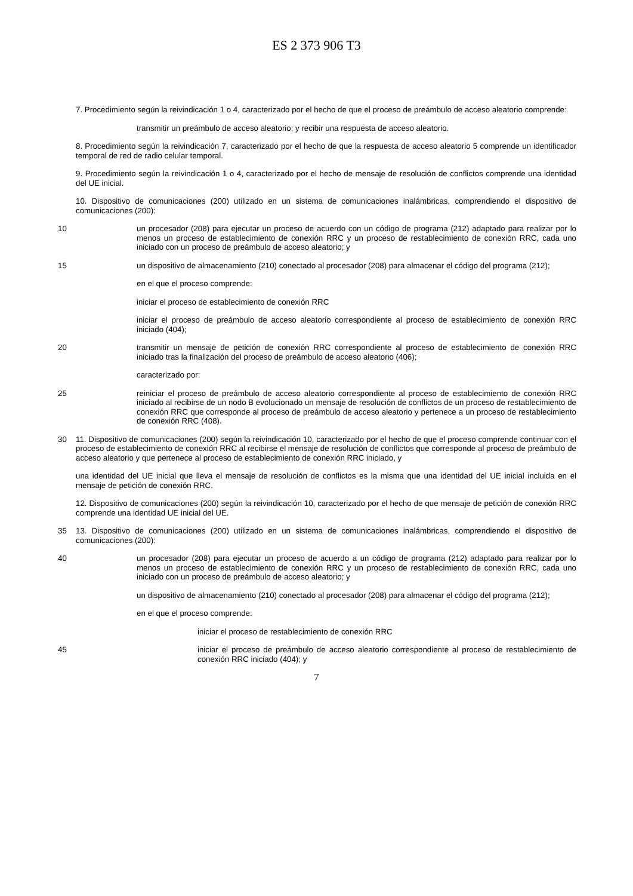ES 2 373 906 T3
7. Procedimiento según la reivindicación 1 o 4, caracterizado por el hecho de que el proceso de preámbulo de acceso aleatorio comprende:
transmitir un preámbulo de acceso aleatorio; y recibir una respuesta de acceso aleatorio.
8. Procedimiento según la reivindicación 7, caracterizado por el hecho de que la respuesta de acceso aleatorio 5 comprende un identificador temporal de red de radio celular temporal.
9. Procedimiento según la reivindicación 1 o 4, caracterizado por el hecho de mensaje de resolución de conflictos comprende una identidad del UE inicial.
10. Dispositivo de comunicaciones (200) utilizado en un sistema de comunicaciones inalámbricas, comprendiendo el dispositivo de comunicaciones (200):
10 un procesador (208) para ejecutar un proceso de acuerdo con un código de programa (212) adaptado para realizar por lo menos un proceso de establecimiento de conexión RRC y un proceso de restablecimiento de conexión RRC, cada uno iniciado con un proceso de preámbulo de acceso aleatorio; y
15 un dispositivo de almacenamiento (210) conectado al procesador (208) para almacenar el código del programa (212);
en el que el proceso comprende:
iniciar el proceso de establecimiento de conexión RRC
iniciar el proceso de preámbulo de acceso aleatorio correspondiente al proceso de establecimiento de conexión RRC iniciado (404);
20 transmitir un mensaje de petición de conexión RRC correspondiente al proceso de establecimiento de conexión RRC iniciado tras la finalización del proceso de preámbulo de acceso aleatorio (406);
caracterizado por:
25 reiniciar el proceso de preámbulo de acceso aleatorio correspondiente al proceso de establecimiento de conexión RRC iniciado al recibirse de un nodo B evolucionado un mensaje de resolución de conflictos de un proceso de restablecimiento de conexión RRC que corresponde al proceso de preámbulo de acceso aleatorio y pertenece a un proceso de restablecimiento de conexión RRC (408).
30 11. Dispositivo de comunicaciones (200) según la reivindicación 10, caracterizado por el hecho de que el proceso comprende continuar con el proceso de establecimiento de conexión RRC al recibirse el mensaje de resolución de conflictos que corresponde al proceso de preámbulo de acceso aleatorio y que pertenece al proceso de establecimiento de conexión RRC iniciado, y
una identidad del UE inicial que lleva el mensaje de resolución de conflictos es la misma que una identidad del UE inicial incluida en el mensaje de petición de conexión RRC.
12. Dispositivo de comunicaciones (200) según la reivindicación 10, caracterizado por el hecho de que mensaje de petición de conexión RRC comprende una identidad UE inicial del UE.
35 13. Dispositivo de comunicaciones (200) utilizado en un sistema de comunicaciones inalámbricas, comprendiendo el dispositivo de comunicaciones (200):
40 un procesador (208) para ejecutar un proceso de acuerdo a un código de programa (212) adaptado para realizar por lo menos un proceso de establecimiento de conexión RRC y un proceso de restablecimiento de conexión RRC, cada uno iniciado con un proceso de preámbulo de acceso aleatorio; y
un dispositivo de almacenamiento (210) conectado al procesador (208) para almacenar el código del programa (212);
en el que el proceso comprende:
iniciar el proceso de restablecimiento de conexión RRC
45 iniciar el proceso de preámbulo de acceso aleatorio correspondiente al proceso de restablecimiento de conexión RRC iniciado (404); y
7